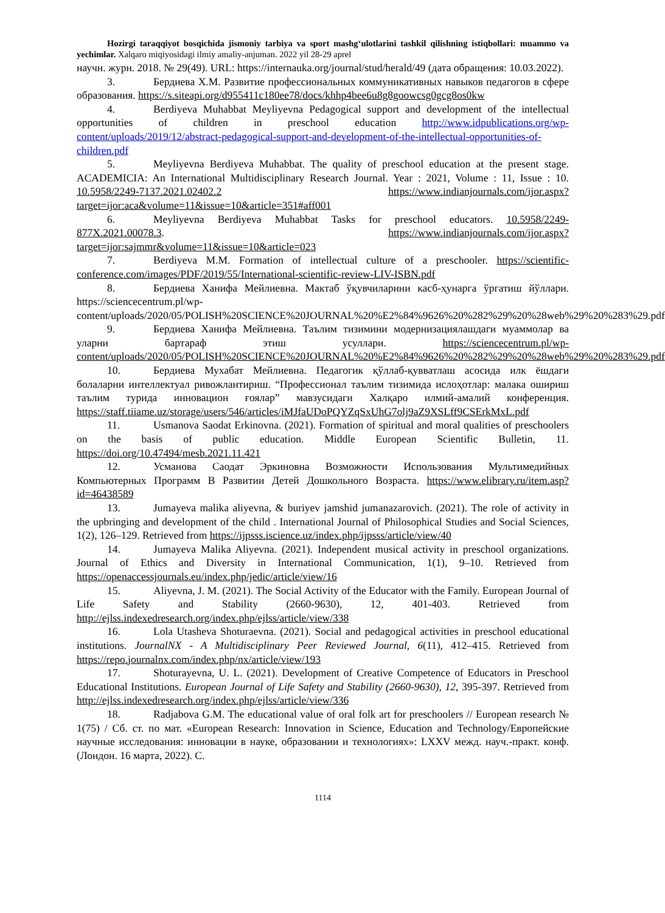Hozirgi taraqqiyot bosqichida jismoniy tarbiya va sport mashg‘ulotlarini tashkil qilishning istiqbollari: muammo va yechimlar. Xalqaro miqiyosidagi ilmiy amaliy-anjuman. 2022 yil 28-29 aprel
научн. журн. 2018. № 29(49). URL: https://internauka.org/journal/stud/herald/49 (дата обращения: 10.03.2022).
3. Бердиева Х.М. Развитие профессиональных коммуникативных навыков педагогов в сфере образования. https://s.siteapi.org/d955411c180ee78/docs/khhp4bee6u8g8goowcsg0gcg8os0kw
4. Berdiyeva Muhabbat Meyliyevna Pedagogical support and development of the intellectual opportunities of children in preschool education http://www.idpublications.org/wp-content/uploads/2019/12/abstract-pedagogical-support-and-development-of-the-intellectual-opportunities-of-children.pdf
5. Meyliyevna Berdiyeva Muhabbat. The quality of preschool education at the present stage. ACADEMICIA: An International Multidisciplinary Research Journal. Year : 2021, Volume : 11, Issue : 10. 10.5958/2249-7137.2021.02402.2 https://www.indianjournals.com/ijor.aspx?target=ijor:aca&volume=11&issue=10&article=351#aff001
6. Meyliyevna Berdiyeva Muhabbat Tasks for preschool educators. 10.5958/2249-877X.2021.00078.3. https://www.indianjournals.com/ijor.aspx?target=ijor:sajmmr&volume=11&issue=10&article=023
7. Berdiyeva M.M. Formation of intellectual culture of a preschooler. https://scientific-conference.com/images/PDF/2019/55/International-scientific-review-LIV-ISBN.pdf
8. Бердиева Ханифа Мейлиевна. Мактаб ўқувчиларини касб-ҳунарга ўргатиш йўллари. https://sciencecentrum.pl/wp-content/uploads/2020/05/POLISH%20SCIENCE%20JOURNAL%20%E2%84%9626%20%282%29%20%28web%29%20%283%29.pdf
9. Бердиева Ханифа Мейлиевна. Таълим тизимини модернизациялашдаги муаммолар ва уларни бартараф этиш усуллари. https://sciencecentrum.pl/wp-content/uploads/2020/05/POLISH%20SCIENCE%20JOURNAL%20%E2%84%9626%20%282%29%20%28web%29%20%283%29.pdf
10. Бердиева Мухабат Мейлиевна. Педагогик қўллаб-қувватлаш асосида илк ёшдаги болаларни интеллектуал ривожлантириш. “Профессионал таълим тизимида ислоҳотлар: малака ошириш таълим турида инновацион ғоялар” мавзусидаги Халқаро илмий-амалий конференция. https://staff.tiiame.uz/storage/users/546/articles/iMJfaUDoPQYZqSxUhG7olj9aZ9XSLff9CSErkMxL.pdf
11. Usmanova Saodat Erkinovna. (2021). Formation of spiritual and moral qualities of preschoolers on the basis of public education. Middle European Scientific Bulletin, 11. https://doi.org/10.47494/mesb.2021.11.421
12. Усманова Саодат Эркиновна Возможности Использования Мультимедийных Компьютерных Программ В Развитии Детей Дошкольного Возраста. https://www.elibrary.ru/item.asp?id=46438589
13. Jumayeva malika aliyevna, & buriyev jamshid jumanazarovich. (2021). The role of activity in the upbringing and development of the child . International Journal of Philosophical Studies and Social Sciences, 1(2), 126–129. Retrieved from https://ijpsss.iscience.uz/index.php/ijpsss/article/view/40
14. Jumayeva Malika Aliyevna. (2021). Independent musical activity in preschool organizations. Journal of Ethics and Diversity in International Communication, 1(1), 9–10. Retrieved from https://openaccessjournals.eu/index.php/jedic/article/view/16
15. Aliyevna, J. M. (2021). The Social Activity of the Educator with the Family. European Journal of Life Safety and Stability (2660-9630), 12, 401-403. Retrieved from http://ejlss.indexedresearch.org/index.php/ejlss/article/view/338
16. Lola Utasheva Shoturaevna. (2021). Social and pedagogical activities in preschool educational institutions. JournalNX - A Multidisciplinary Peer Reviewed Journal, 6(11), 412–415. Retrieved from https://repo.journalnx.com/index.php/nx/article/view/193
17. Shoturayevna, U. L. (2021). Development of Creative Competence of Educators in Preschool Educational Institutions. European Journal of Life Safety and Stability (2660-9630), 12, 395-397. Retrieved from http://ejlss.indexedresearch.org/index.php/ejlss/article/view/336
18. Radjabova G.M. The educational value of oral folk art for preschoolers // European research № 1(75) / Сб. ст. по мат. «European Research: Innovation in Science, Education and Technology/Европейские научные исследования: инновации в науке, образовании и технологиях»: LXXV межд. науч.-практ. конф. (Лондон. 16 марта, 2022). С.
1114